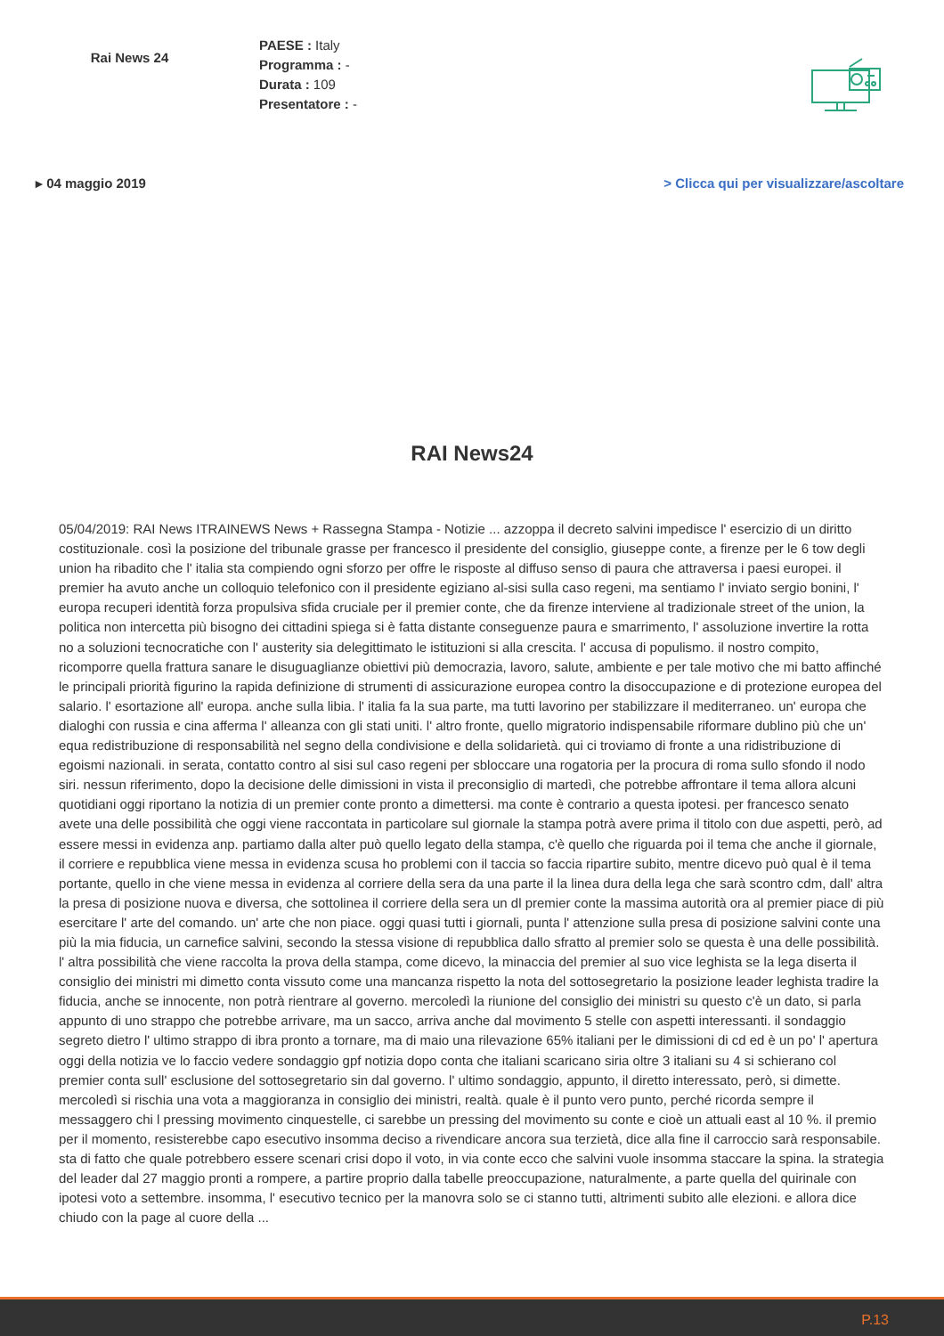Rai News 24
PAESE : Italy
Programma : -
Durata : 109
Presentatore : -
▸ 04 maggio 2019 > Clicca qui per visualizzare/ascoltare
RAI News24
05/04/2019: RAI News ITRAINEWS News + Rassegna Stampa - Notizie ... azzoppa il decreto salvini impedisce l' esercizio di un diritto costituzionale. così la posizione del tribunale grasse per francesco il presidente del consiglio, giuseppe conte, a firenze per le 6 tow degli union ha ribadito che l' italia sta compiendo ogni sforzo per offre le risposte al diffuso senso di paura che attraversa i paesi europei. il premier ha avuto anche un colloquio telefonico con il presidente egiziano al-sisi sulla caso regeni, ma sentiamo l' inviato sergio bonini, l' europa recuperi identità forza propulsiva sfida cruciale per il premier conte, che da firenze interviene al tradizionale street of the union, la politica non intercetta più bisogno dei cittadini spiega si è fatta distante conseguenze paura e smarrimento, l' assoluzione invertire la rotta no a soluzioni tecnocratiche con l' austerity sia delegittimato le istituzioni si alla crescita. l' accusa di populismo. il nostro compito, ricomporre quella frattura sanare le disuguaglianze obiettivi più democrazia, lavoro, salute, ambiente e per tale motivo che mi batto affinché le principali priorità figurino la rapida definizione di strumenti di assicurazione europea contro la disoccupazione e di protezione europea del salario. l' esortazione all' europa. anche sulla libia. l' italia fa la sua parte, ma tutti lavorino per stabilizzare il mediterraneo. un' europa che dialoghi con russia e cina afferma l' alleanza con gli stati uniti. l' altro fronte, quello migratorio indispensabile riformare dublino più che un' equa redistribuzione di responsabilità nel segno della condivisione e della solidarietà. qui ci troviamo di fronte a una ridistribuzione di egoismi nazionali. in serata, contatto contro al sisi sul caso regeni per sbloccare una rogatoria per la procura di roma sullo sfondo il nodo siri. nessun riferimento, dopo la decisione delle dimissioni in vista il preconsiglio di martedì, che potrebbe affrontare il tema allora alcuni quotidiani oggi riportano la notizia di un premier conte pronto a dimettersi. ma conte è contrario a questa ipotesi. per francesco senato avete una delle possibilità che oggi viene raccontata in particolare sul giornale la stampa potrà avere prima il titolo con due aspetti, però, ad essere messi in evidenza anp. partiamo dalla alter può quello legato della stampa, c'è quello che riguarda poi il tema che anche il giornale, il corriere e repubblica viene messa in evidenza scusa ho problemi con il taccia so faccia ripartire subito, mentre dicevo può qual è il tema portante, quello in che viene messa in evidenza al corriere della sera da una parte il la linea dura della lega che sarà scontro cdm, dall' altra la presa di posizione nuova e diversa, che sottolinea il corriere della sera un dl premier conte la massima autorità ora al premier piace di più esercitare l' arte del comando. un' arte che non piace. oggi quasi tutti i giornali, punta l' attenzione sulla presa di posizione salvini conte una più la mia fiducia, un carnefice salvini, secondo la stessa visione di repubblica dallo sfratto al premier solo se questa è una delle possibilità. l' altra possibilità che viene raccolta la prova della stampa, come dicevo, la minaccia del premier al suo vice leghista se la lega diserta il consiglio dei ministri mi dimetto conta vissuto come una mancanza rispetto la nota del sottosegretario la posizione leader leghista tradire la fiducia, anche se innocente, non potrà rientrare al governo. mercoledì la riunione del consiglio dei ministri su questo c'è un dato, si parla appunto di uno strappo che potrebbe arrivare, ma un sacco, arriva anche dal movimento 5 stelle con aspetti interessanti. il sondaggio segreto dietro l' ultimo strappo di ibra pronto a tornare, ma di maio una rilevazione 65% italiani per le dimissioni di cd ed è un po' l' apertura oggi della notizia ve lo faccio vedere sondaggio gpf notizia dopo conta che italiani scaricano siria oltre 3 italiani su 4 si schierano col premier conta sull' esclusione del sottosegretario sin dal governo. l' ultimo sondaggio, appunto, il diretto interessato, però, si dimette. mercoledì si rischia una vota a maggioranza in consiglio dei ministri, realtà. quale è il punto vero punto, perché ricorda sempre il messaggero chi l pressing movimento cinquestelle, ci sarebbe un pressing del movimento su conte e cioè un attuali east al 10 %. il premio per il momento, resisterebbe capo esecutivo insomma deciso a rivendicare ancora sua terzietà, dice alla fine il carroccio sarà responsabile. sta di fatto che quale potrebbero essere scenari crisi dopo il voto, in via conte ecco che salvini vuole insomma staccare la spina. la strategia del leader dal 27 maggio pronti a rompere, a partire proprio dalla tabelle preoccupazione, naturalmente, a parte quella del quirinale con ipotesi voto a settembre. insomma, l' esecutivo tecnico per la manovra solo se ci stanno tutti, altrimenti subito alle elezioni. e allora dice chiudo con la page al cuore della ...
P.13